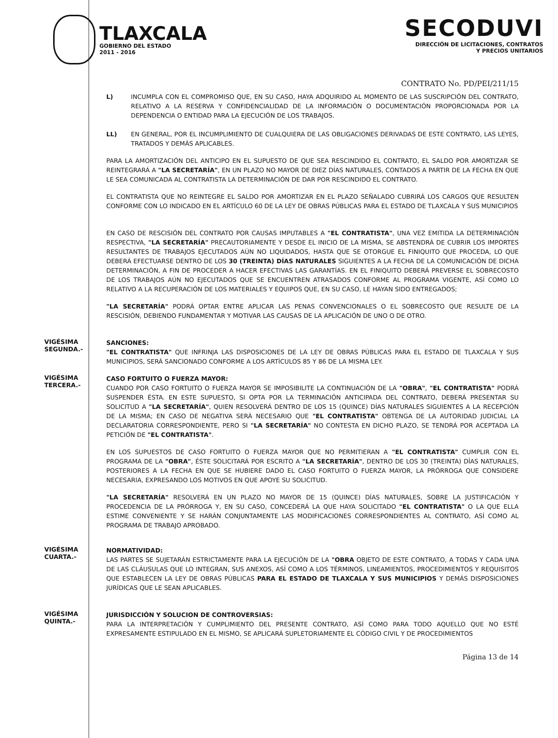TLAXCALA
GOBIERNO DEL ESTADO
2011 - 2016
SECODUVI
DIRECCIÓN DE LICITACIONES, CONTRATOS
Y PRECIOS UNITARIOS
CONTRATO No. PD/PEI/211/15
L) INCUMPLA CON EL COMPROMISO QUE, EN SU CASO, HAYA ADQUIRIDO AL MOMENTO DE LAS SUSCRIPCIÓN DEL CONTRATO, RELATIVO A LA RESERVA Y CONFIDENCIALIDAD DE LA INFORMACIÓN O DOCUMENTACIÓN PROPORCIONADA POR LA DEPENDENCIA O ENTIDAD PARA LA EJECUCIÓN DE LOS TRABAJOS.
LL) EN GENERAL, POR EL INCUMPLIMIENTO DE CUALQUIERA DE LAS OBLIGACIONES DERIVADAS DE ESTE CONTRATO, LAS LEYES, TRATADOS Y DEMÁS APLICABLES.
PARA LA AMORTIZACIÓN DEL ANTICIPO EN EL SUPUESTO DE QUE SEA RESCINDIDO EL CONTRATO, EL SALDO POR AMORTIZAR SE REINTEGRARÁ A "LA SECRETARÍA", EN UN PLAZO NO MAYOR DE DIEZ DÍAS NATURALES, CONTADOS A PARTIR DE LA FECHA EN QUE LE SEA COMUNICADA AL CONTRATISTA LA DETERMINACIÓN DE DAR POR RESCINDIDO EL CONTRATO.
EL CONTRATISTA QUE NO REINTEGRE EL SALDO POR AMORTIZAR EN EL PLAZO SEÑALADO CUBRIRÁ LOS CARGOS QUE RESULTEN CONFORME CON LO INDICADO EN EL ARTÍCULO 60 DE LA LEY DE OBRAS PÚBLICAS PARA EL ESTADO DE TLAXCALA Y SUS MUNICIPIOS
EN CASO DE RESCISIÓN DEL CONTRATO POR CAUSAS IMPUTABLES A "EL CONTRATISTA", UNA VEZ EMITIDA LA DETERMINACIÓN RESPECTIVA, "LA SECRETARÍA" PRECAUTORIAMENTE Y DESDE EL INICIO DE LA MISMA, SE ABSTENDRÁ DE CUBRIR LOS IMPORTES RESULTANTES DE TRABAJOS EJECUTADOS AÚN NO LIQUIDADOS, HASTA QUE SE OTORGUE EL FINIQUITO QUE PROCEDA, LO QUE DEBERÁ EFECTUARSE DENTRO DE LOS 30 (TREINTA) DÍAS NATURALES SIGUIENTES A LA FECHA DE LA COMUNICACIÓN DE DICHA DETERMINACIÓN, A FIN DE PROCEDER A HACER EFECTIVAS LAS GARANTÍAS. EN EL FINIQUITO DEBERÁ PREVERSE EL SOBRECOSTO DE LOS TRABAJOS AÚN NO EJECUTADOS QUE SE ENCUENTREN ATRASADOS CONFORME AL PROGRAMA VIGENTE, ASÍ COMO LO RELATIVO A LA RECUPERACIÓN DE LOS MATERIALES Y EQUIPOS QUE, EN SU CASO, LE HAYAN SIDO ENTREGADOS;
"LA SECRETARÍA" PODRÁ OPTAR ENTRE APLICAR LAS PENAS CONVENCIONALES O EL SOBRECOSTO QUE RESULTE DE LA RESCISIÓN, DEBIENDO FUNDAMENTAR Y MOTIVAR LAS CAUSAS DE LA APLICACIÓN DE UNO O DE OTRO.
VIGÉSIMA SEGUNDA.-
SANCIONES:
"EL CONTRATISTA" QUE INFRINJA LAS DISPOSICIONES DE LA LEY DE OBRAS PÚBLICAS PARA EL ESTADO DE TLAXCALA Y SUS MUNICIPIOS, SERÁ SANCIONADO CONFORME A LOS ARTÍCULOS 85 Y 86 DE LA MISMA LEY.
VIGÉSIMA TERCERA.-
CASO FORTUITO O FUERZA MAYOR:
CUANDO POR CASO FORTUITO O FUERZA MAYOR SE IMPOSIBILITE LA CONTINUACIÓN DE LA "OBRA", "EL CONTRATISTA" PODRÁ SUSPENDER ÉSTA. EN ESTE SUPUESTO, SI OPTA POR LA TERMINACIÓN ANTICIPADA DEL CONTRATO, DEBERÁ PRESENTAR SU SOLICITUD A "LA SECRETARÍA", QUIEN RESOLVERÁ DENTRO DE LOS 15 (QUINCE) DÍAS NATURALES SIGUIENTES A LA RECEPCIÓN DE LA MISMA; EN CASO DE NEGATIVA SERÁ NECESARIO QUE "EL CONTRATISTA" OBTENGA DE LA AUTORIDAD JUDICIAL LA DECLARATORIA CORRESPONDIENTE, PERO SI "LA SECRETARÍA" NO CONTESTA EN DICHO PLAZO, SE TENDRÁ POR ACEPTADA LA PETICIÓN DE "EL CONTRATISTA".
EN LOS SUPUESTOS DE CASO FORTUITO O FUERZA MAYOR QUE NO PERMITIERAN A "EL CONTRATISTA" CUMPLIR CON EL PROGRAMA DE LA "OBRA", ÉSTE SOLICITARÁ POR ESCRITO A "LA SECRETARÍA", DENTRO DE LOS 30 (TREINTA) DÍAS NATURALES, POSTERIORES A LA FECHA EN QUE SE HUBIERE DADO EL CASO FORTUITO O FUERZA MAYOR, LA PRÓRROGA QUE CONSIDERE NECESARIA, EXPRESANDO LOS MOTIVOS EN QUE APOYE SU SOLICITUD.
"LA SECRETARÍA" RESOLVERÁ EN UN PLAZO NO MAYOR DE 15 (QUINCE) DÍAS NATURALES, SOBRE LA JUSTIFICACIÓN Y PROCEDENCIA DE LA PRÓRROGA Y, EN SU CASO, CONCEDERÁ LA QUE HAYA SOLICITADO "EL CONTRATISTA" O LA QUE ELLA ESTIME CONVENIENTE Y SE HARÁN CONJUNTAMENTE LAS MODIFICACIONES CORRESPONDIENTES AL CONTRATO, ASÍ COMO AL PROGRAMA DE TRABAJO APROBADO.
VIGÉSIMA CUARTA.-
NORMATIVIDAD:
LAS PARTES SE SUJETARÁN ESTRICTAMENTE PARA LA EJECUCIÓN DE LA "OBRA OBJETO DE ESTE CONTRATO, A TODAS Y CADA UNA DE LAS CLÁUSULAS QUE LO INTEGRAN, SUS ANEXOS, ASÍ COMO A LOS TÉRMINOS, LINEAMIENTOS, PROCEDIMIENTOS Y REQUISITOS QUE ESTABLECEN LA LEY DE OBRAS PÚBLICAS PARA EL ESTADO DE TLAXCALA Y SUS MUNICIPIOS Y DEMÁS DISPOSICIONES JURÍDICAS QUE LE SEAN APLICABLES.
VIGÉSIMA QUINTA.-
JURISDICCIÓN Y SOLUCION DE CONTROVERSIAS:
PARA LA INTERPRETACIÓN Y CUMPLIMIENTO DEL PRESENTE CONTRATO, ASÍ COMO PARA TODO AQUELLO QUE NO ESTÉ EXPRESAMENTE ESTIPULADO EN EL MISMO, SE APLICARÁ SUPLETORIAMENTE EL CÓDIGO CIVIL Y DE PROCEDIMIENTOS
Página 13 de 14